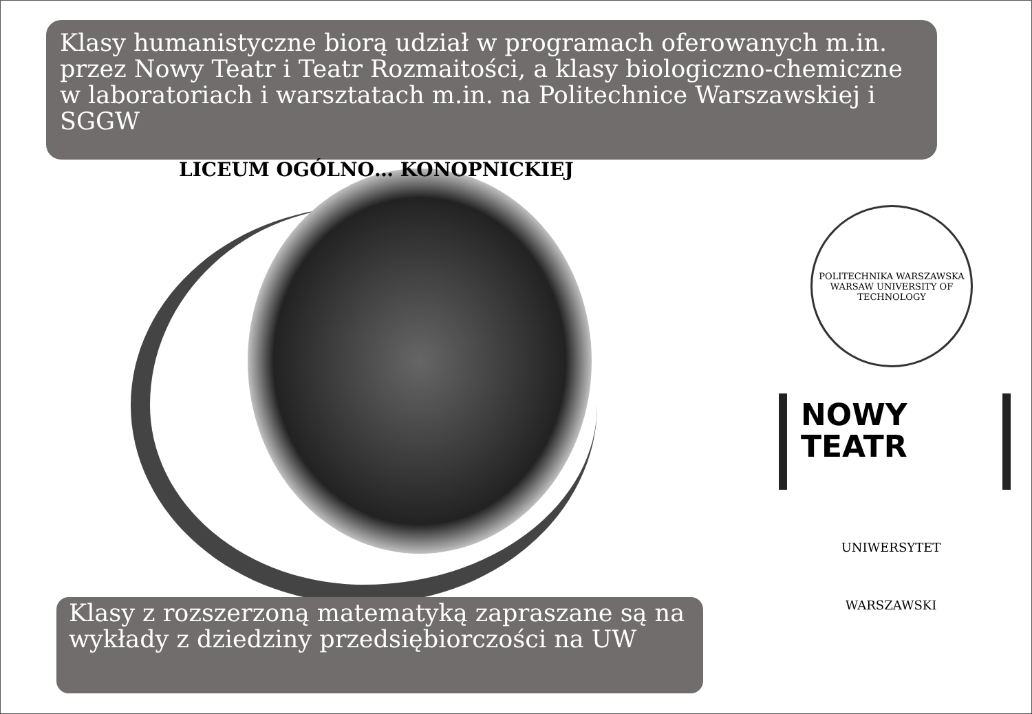Klasy humanistyczne biorą udział w programach oferowanych m.in. przez Nowy Teatr i Teatr Rozmaitości, a klasy biologiczno-chemiczne w laboratoriach i warsztatach m.in. na Politechnice Warszawskiej i SGGW
LICEUM OGÓLNO… KONOPNICKIEJ
POLITECHNIKA WARSZAWSKA
WARSAW UNIVERSITY OF TECHNOLOGY
NOWY
TEATR
UNIWERSYTET
WARSZAWSKI
Klasy z rozszerzoną matematyką zapraszane są na wykłady z dziedziny przedsiębiorczości na UW